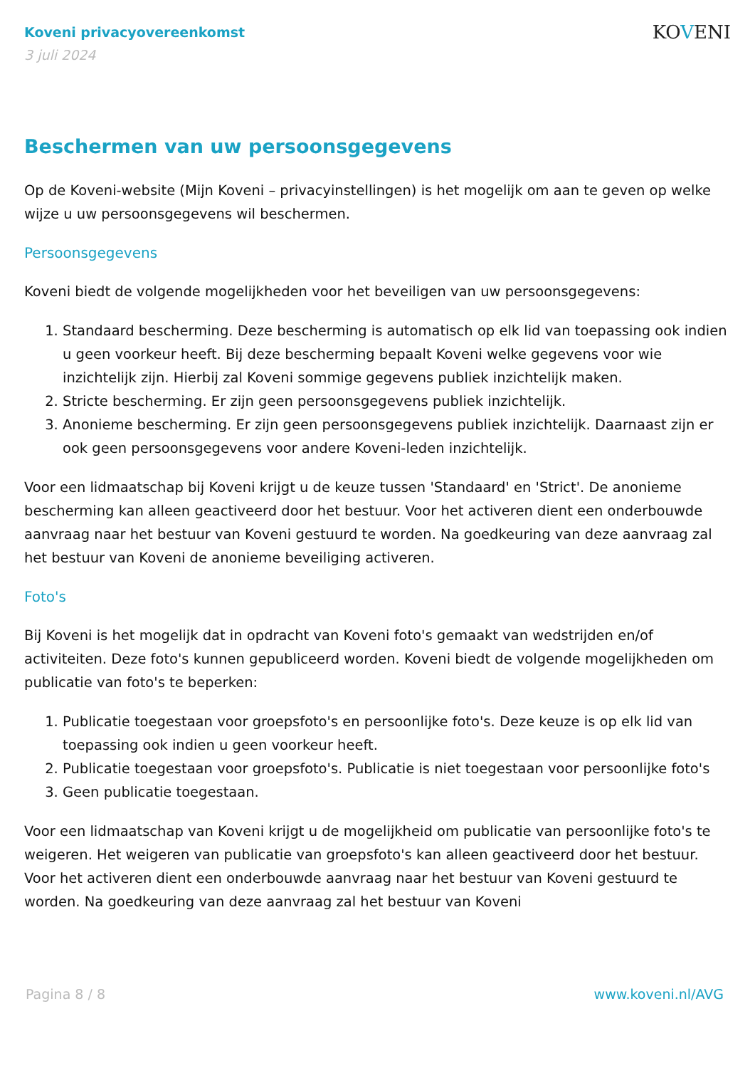Koveni privacyovereenkomst
3 juli 2024
KOVENI
Beschermen van uw persoonsgegevens
Op de Koveni-website (Mijn Koveni – privacyinstellingen) is het mogelijk om aan te geven op welke wijze u uw persoonsgegevens wil beschermen.
Persoonsgegevens
Koveni biedt de volgende mogelijkheden voor het beveiligen van uw persoonsgegevens:
1. Standaard bescherming. Deze bescherming is automatisch op elk lid van toepassing ook indien u geen voorkeur heeft. Bij deze bescherming bepaalt Koveni welke gegevens voor wie inzichtelijk zijn. Hierbij zal Koveni sommige gegevens publiek inzichtelijk maken.
2. Stricte bescherming. Er zijn geen persoonsgegevens publiek inzichtelijk.
3. Anonieme bescherming. Er zijn geen persoonsgegevens publiek inzichtelijk. Daarnaast zijn er ook geen persoonsgegevens voor andere Koveni-leden inzichtelijk.
Voor een lidmaatschap bij Koveni krijgt u de keuze tussen 'Standaard' en 'Strict'. De anonieme bescherming kan alleen geactiveerd door het bestuur. Voor het activeren dient een onderbouwde aanvraag naar het bestuur van Koveni gestuurd te worden. Na goedkeuring van deze aanvraag zal het bestuur van Koveni de anonieme beveiliging activeren.
Foto's
Bij Koveni is het mogelijk dat in opdracht van Koveni foto's gemaakt van wedstrijden en/of activiteiten. Deze foto's kunnen gepubliceerd worden. Koveni biedt de volgende mogelijkheden om publicatie van foto's te beperken:
1. Publicatie toegestaan voor groepsfoto's en persoonlijke foto's. Deze keuze is op elk lid van toepassing ook indien u geen voorkeur heeft.
2. Publicatie toegestaan voor groepsfoto's. Publicatie is niet toegestaan voor persoonlijke foto's
3. Geen publicatie toegestaan.
Voor een lidmaatschap van Koveni krijgt u de mogelijkheid om publicatie van persoonlijke foto's te weigeren. Het weigeren van publicatie van groepsfoto's kan alleen geactiveerd door het bestuur. Voor het activeren dient een onderbouwde aanvraag naar het bestuur van Koveni gestuurd te worden. Na goedkeuring van deze aanvraag zal het bestuur van Koveni
Pagina 8 / 8 www.koveni.nl/AVG